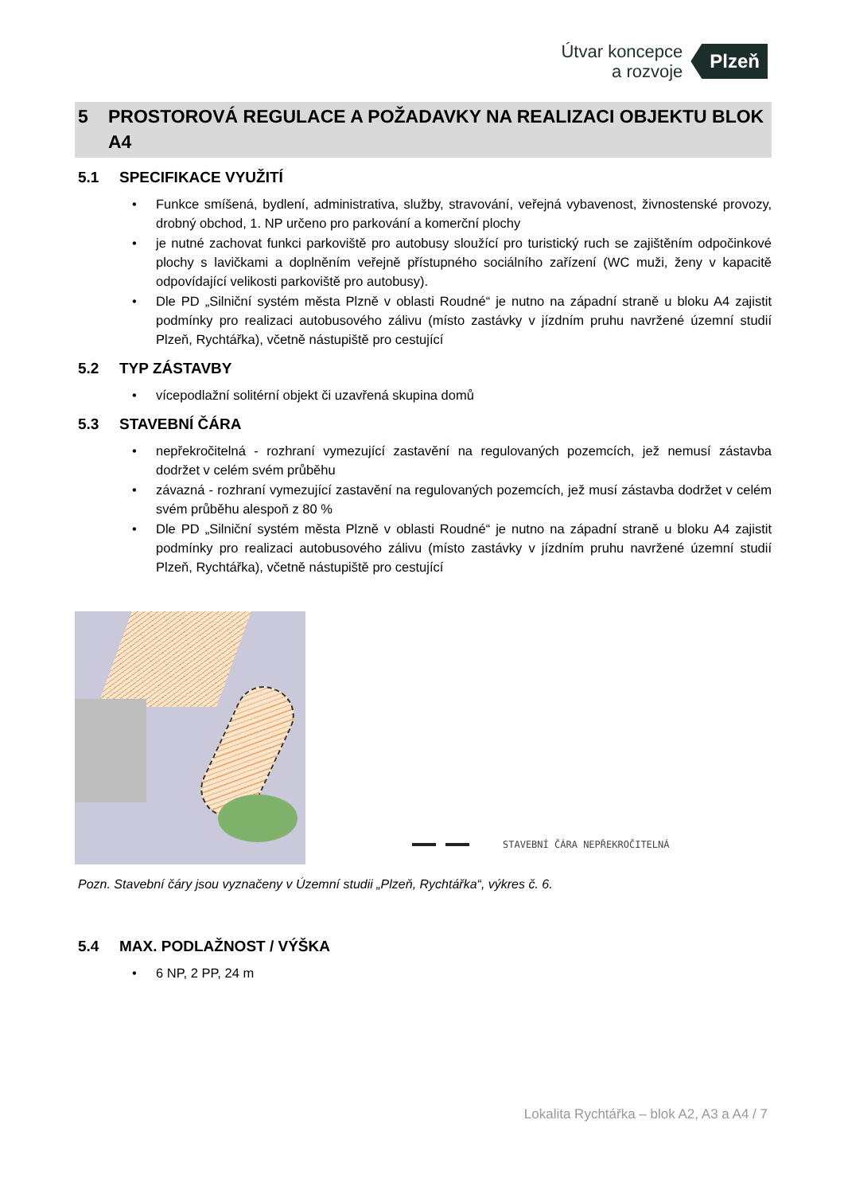Útvar koncepce
a rozvoje
Plzeň
5 PROSTOROVÁ REGULACE A POŽADAVKY NA REALIZACI OBJEKTU BLOK A4
5.1 SPECIFIKACE VYUŽITÍ
• Funkce smíšená, bydlení, administrativa, služby, stravování, veřejná vybavenost, živnostenské provozy, drobný obchod, 1. NP určeno pro parkování a komerční plochy
• je nutné zachovat funkci parkoviště pro autobusy sloužící pro turistický ruch se zajištěním odpočinkové plochy s lavičkami a doplněním veřejně přístupného sociálního zařízení (WC muži, ženy v kapacitě odpovídající velikosti parkoviště pro autobusy).
• Dle PD „Silniční systém města Plzně v oblasti Roudné“ je nutno na západní straně u bloku A4 zajistit podmínky pro realizaci autobusového zálivu (místo zastávky v jízdním pruhu navržené územní studií Plzeň, Rychtářka), včetně nástupiště pro cestující
5.2 TYP ZÁSTAVBY
• vícepodlažní solitérní objekt či uzavřená skupina domů
5.3 STAVEBNÍ ČÁRA
• nepřekročitelná - rozhraní vymezující zastavění na regulovaných pozemcích, jež nemusí zástavba dodržet v celém svém průběhu
• závazná - rozhraní vymezující zastavění na regulovaných pozemcích, jež musí zástavba dodržet v celém svém průběhu alespoň z 80 %
• Dle PD „Silniční systém města Plzně v oblasti Roudné“ je nutno na západní straně u bloku A4 zajistit podmínky pro realizaci autobusového zálivu (místo zastávky v jízdním pruhu navržené územní studií Plzeň, Rychtářka), včetně nástupiště pro cestující
STAVEBNÍ ČÁRA NEPŘEKROČITELNÁ
Pozn. Stavební čáry jsou vyznačeny v Územní studii „Plzeň, Rychtářka“, výkres č. 6.
5.4 MAX. PODLAŽNOST / VÝŠKA
• 6 NP, 2 PP, 24 m
Lokalita Rychtářka – blok A2, A3 a A4 / 7